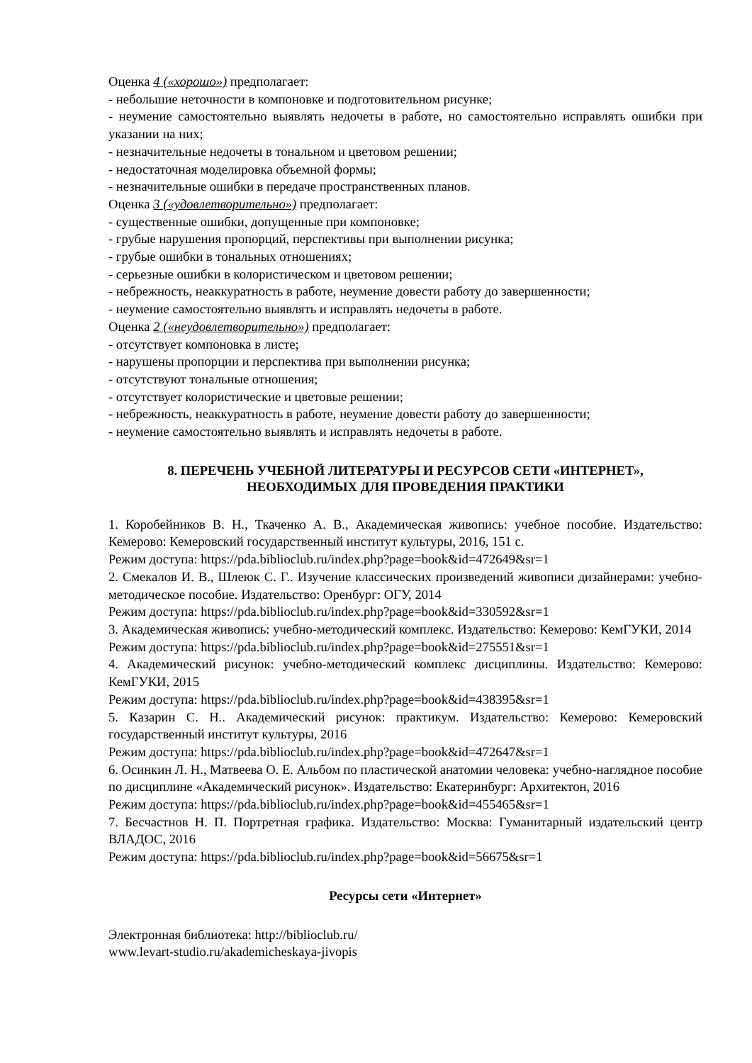Оценка 4 («хорошо») предполагает:
- небольшие неточности в компоновке и подготовительном рисунке;
- неумение самостоятельно выявлять недочеты в работе, но самостоятельно исправлять ошибки при указании на них;
- незначительные недочеты в тональном и цветовом решении;
- недостаточная моделировка объемной формы;
- незначительные ошибки в передаче пространственных планов.
Оценка 3 («удовлетворительно») предполагает:
- существенные ошибки, допущенные при компоновке;
- грубые нарушения пропорций, перспективы при выполнении рисунка;
- грубые ошибки в тональных отношениях;
- серьезные ошибки в колористическом и цветовом решении;
- небрежность, неаккуратность в работе, неумение довести работу до завершенности;
- неумение самостоятельно выявлять и исправлять недочеты в работе.
Оценка 2 («неудовлетворительно») предполагает:
- отсутствует компоновка в листе;
- нарушены пропорции и перспектива при выполнении рисунка;
- отсутствуют тональные отношения;
- отсутствует колористические и цветовые решении;
- небрежность, неаккуратность в работе, неумение довести работу до завершенности;
- неумение самостоятельно выявлять и исправлять недочеты в работе.
8. ПЕРЕЧЕНЬ УЧЕБНОЙ ЛИТЕРАТУРЫ И РЕСУРСОВ СЕТИ «ИНТЕРНЕТ»,
НЕОБХОДИМЫХ ДЛЯ ПРОВЕДЕНИЯ ПРАКТИКИ
1. Коробейников В. Н., Ткаченко А. В., Академическая живопись: учебное пособие. Издательство: Кемерово: Кемеровский государственный институт культуры, 2016, 151 с.
Режим доступа: https://pda.biblioclub.ru/index.php?page=book&id=472649&sr=1
2. Смекалов И. В., Шлеюк С. Г.. Изучение классических произведений живописи дизайнерами: учебно-методическое пособие. Издательство: Оренбург: ОГУ, 2014
Режим доступа: https://pda.biblioclub.ru/index.php?page=book&id=330592&sr=1
3. Академическая живопись: учебно-методический комплекс. Издательство: Кемерово: КемГУКИ, 2014
Режим доступа: https://pda.biblioclub.ru/index.php?page=book&id=275551&sr=1
4. Академический рисунок: учебно-методический комплекс дисциплины. Издательство: Кемерово: КемГУКИ, 2015
Режим доступа: https://pda.biblioclub.ru/index.php?page=book&id=438395&sr=1
5. Казарин С. Н.. Академический рисунок: практикум. Издательство: Кемерово: Кемеровский государственный институт культуры, 2016
Режим доступа: https://pda.biblioclub.ru/index.php?page=book&id=472647&sr=1
6. Осинкин Л. Н., Матвеева О. Е. Альбом по пластической анатомии человека: учебно-наглядное пособие по дисциплине «Академический рисунок». Издательство: Екатеринбург: Архитектон, 2016
Режим доступа: https://pda.biblioclub.ru/index.php?page=book&id=455465&sr=1
7. Бесчастнов Н. П. Портретная графика. Издательство: Москва: Гуманитарный издательский центр ВЛАДОС, 2016
Режим доступа: https://pda.biblioclub.ru/index.php?page=book&id=56675&sr=1
Ресурсы сети «Интернет»
Электронная библиотека: http://biblioclub.ru/
www.levart-studio.ru/akademicheskaya-jivopis